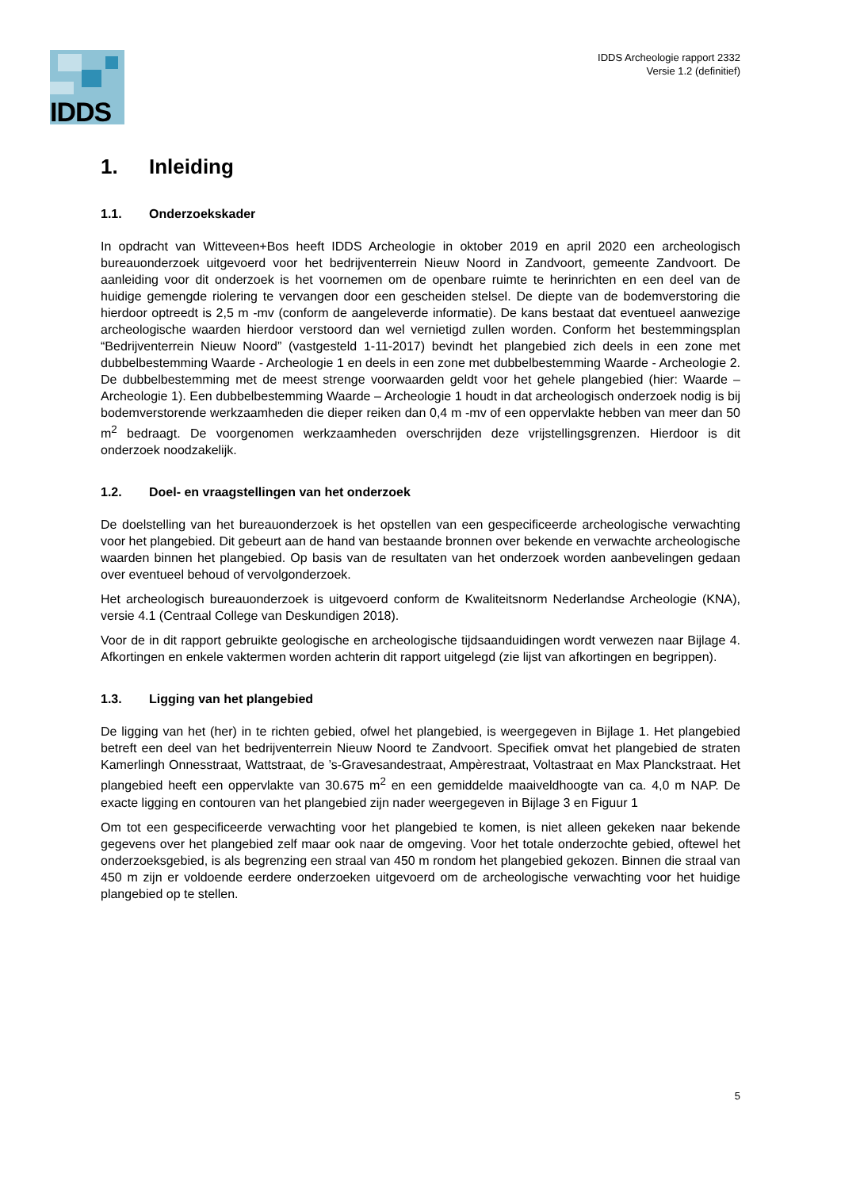IDDS
IDDS Archeologie rapport 2332
Versie 1.2 (definitief)
1. Inleiding
1.1. Onderzoekskader
In opdracht van Witteveen+Bos heeft IDDS Archeologie in oktober 2019 en april 2020 een archeologisch bureauonderzoek uitgevoerd voor het bedrijventerrein Nieuw Noord in Zandvoort, gemeente Zandvoort. De aanleiding voor dit onderzoek is het voornemen om de openbare ruimte te herinrichten en een deel van de huidige gemengde riolering te vervangen door een gescheiden stelsel. De diepte van de bodemverstoring die hierdoor optreedt is 2,5 m -mv (conform de aangeleverde informatie). De kans bestaat dat eventueel aanwezige archeologische waarden hierdoor verstoord dan wel vernietigd zullen worden. Conform het bestemmingsplan “Bedrijventerrein Nieuw Noord” (vastgesteld 1-11-2017) bevindt het plangebied zich deels in een zone met dubbelbestemming Waarde - Archeologie 1 en deels in een zone met dubbelbestemming Waarde - Archeologie 2. De dubbelbestemming met de meest strenge voorwaarden geldt voor het gehele plangebied (hier: Waarde – Archeologie 1). Een dubbelbestemming Waarde – Archeologie 1 houdt in dat archeologisch onderzoek nodig is bij bodemverstorende werkzaamheden die dieper reiken dan 0,4 m -mv of een oppervlakte hebben van meer dan 50 m<sup>2</sup> bedraagt. De voorgenomen werkzaamheden overschrijden deze vrijstellingsgrenzen. Hierdoor is dit onderzoek noodzakelijk.
1.2. Doel- en vraagstellingen van het onderzoek
De doelstelling van het bureauonderzoek is het opstellen van een gespecificeerde archeologische verwachting voor het plangebied. Dit gebeurt aan de hand van bestaande bronnen over bekende en verwachte archeologische waarden binnen het plangebied. Op basis van de resultaten van het onderzoek worden aanbevelingen gedaan over eventueel behoud of vervolgonderzoek.
Het archeologisch bureauonderzoek is uitgevoerd conform de Kwaliteitsnorm Nederlandse Archeologie (KNA), versie 4.1 (Centraal College van Deskundigen 2018).
Voor de in dit rapport gebruikte geologische en archeologische tijdsaanduidingen wordt verwezen naar Bijlage 4. Afkortingen en enkele vaktermen worden achterin dit rapport uitgelegd (zie lijst van afkortingen en begrippen).
1.3. Ligging van het plangebied
De ligging van het (her) in te richten gebied, ofwel het plangebied, is weergegeven in Bijlage 1. Het plangebied betreft een deel van het bedrijventerrein Nieuw Noord te Zandvoort. Specifiek omvat het plangebied de straten Kamerlingh Onnesstraat, Wattstraat, de ’s-Gravesandestraat, Ampèrestraat, Voltastraat en Max Planckstraat. Het plangebied heeft een oppervlakte van 30.675 m<sup>2</sup> en een gemiddelde maaiveldhoogte van ca. 4,0 m NAP. De exacte ligging en contouren van het plangebied zijn nader weergegeven in Bijlage 3 en Figuur 1
Om tot een gespecificeerde verwachting voor het plangebied te komen, is niet alleen gekeken naar bekende gegevens over het plangebied zelf maar ook naar de omgeving. Voor het totale onderzochte gebied, oftewel het onderzoeksgebied, is als begrenzing een straal van 450 m rondom het plangebied gekozen. Binnen die straal van 450 m zijn er voldoende eerdere onderzoeken uitgevoerd om de archeologische verwachting voor het huidige plangebied op te stellen.
5